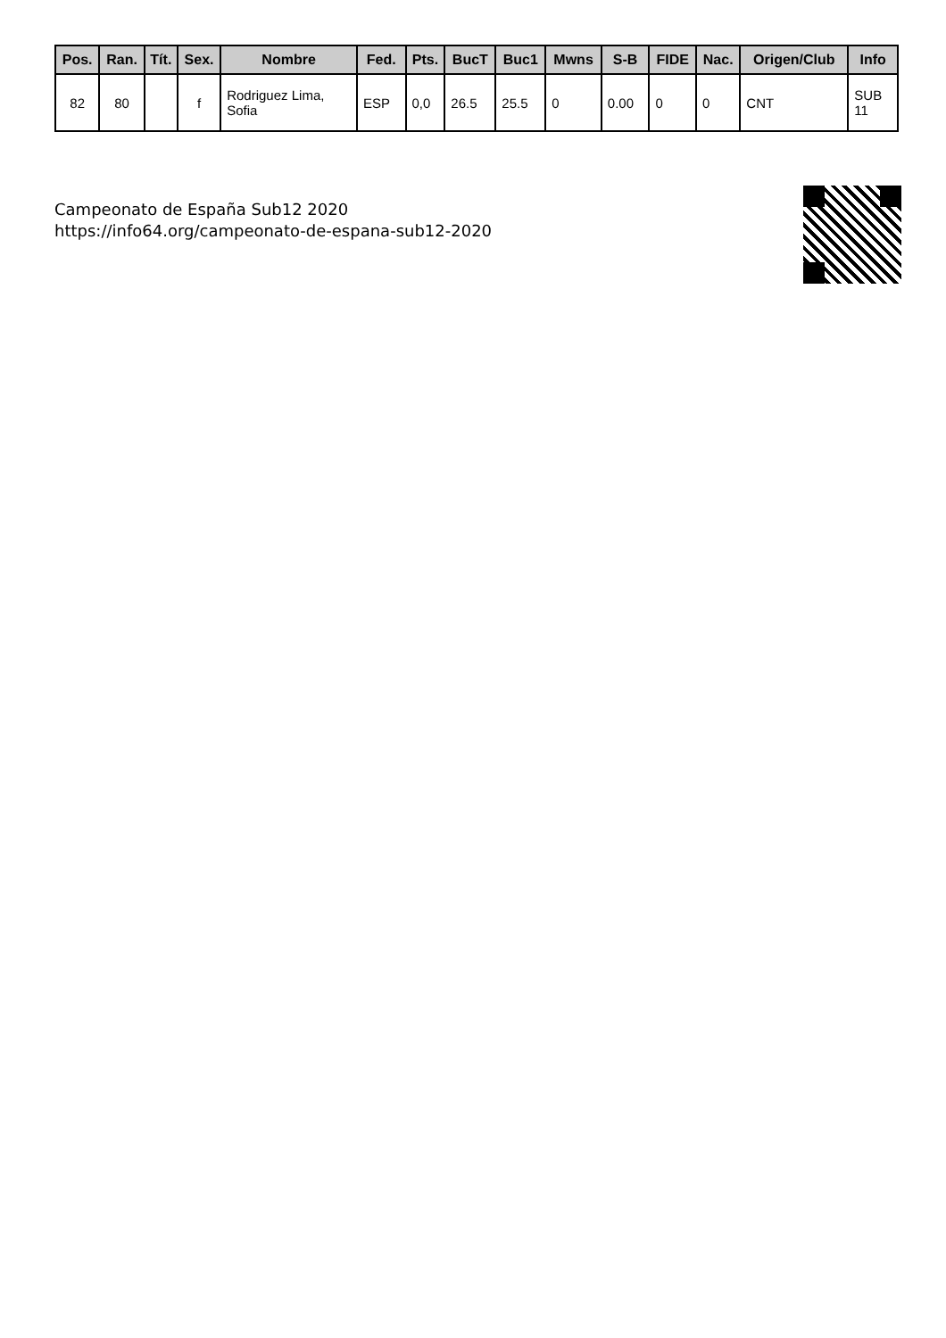| Pos. | Ran. | Tít. | Sex. | Nombre | Fed. | Pts. | BucT | Buc1 | Mwns | S-B | FIDE | Nac. | Origen/Club | Info |
| --- | --- | --- | --- | --- | --- | --- | --- | --- | --- | --- | --- | --- | --- | --- |
| 82 | 80 | | f | Rodriguez Lima, Sofia | ESP | 0,0 | 26.5 | 25.5 | 0 | 0.00 | 0 | 0 | CNT | SUB 11 |
Campeonato de España Sub12 2020
https://info64.org/campeonato-de-espana-sub12-2020